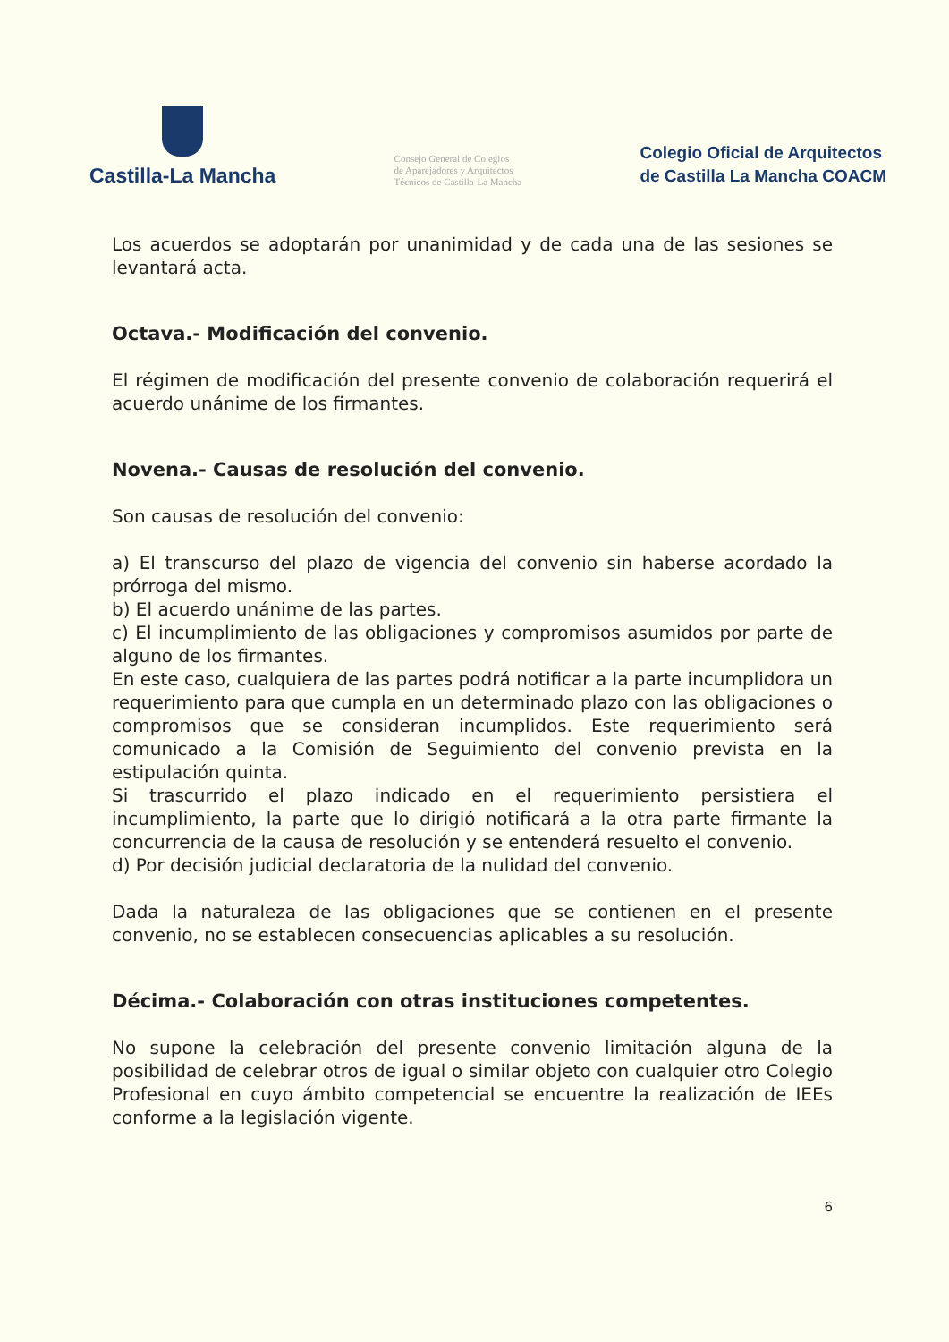Castilla-La Mancha
Consejo General de Colegios
de Aparejadores y Arquitectos
Técnicos de Castilla-La Mancha
Colegio Oficial de Arquitectos
de Castilla La Mancha COACM
Los acuerdos se adoptarán por unanimidad y de cada una de las sesiones se levantará acta.
Octava.- Modificación del convenio.
El régimen de modificación del presente convenio de colaboración requerirá el acuerdo unánime de los firmantes.
Novena.- Causas de resolución del convenio.
Son causas de resolución del convenio:
a) El transcurso del plazo de vigencia del convenio sin haberse acordado la prórroga del mismo.
b) El acuerdo unánime de las partes.
c) El incumplimiento de las obligaciones y compromisos asumidos por parte de alguno de los firmantes.
En este caso, cualquiera de las partes podrá notificar a la parte incumplidora un requerimiento para que cumpla en un determinado plazo con las obligaciones o compromisos que se consideran incumplidos. Este requerimiento será comunicado a la Comisión de Seguimiento del convenio prevista en la estipulación quinta.
Si trascurrido el plazo indicado en el requerimiento persistiera el incumplimiento, la parte que lo dirigió notificará a la otra parte firmante la concurrencia de la causa de resolución y se entenderá resuelto el convenio.
d) Por decisión judicial declaratoria de la nulidad del convenio.
Dada la naturaleza de las obligaciones que se contienen en el presente convenio, no se establecen consecuencias aplicables a su resolución.
Décima.- Colaboración con otras instituciones competentes.
No supone la celebración del presente convenio limitación alguna de la posibilidad de celebrar otros de igual o similar objeto con cualquier otro Colegio Profesional en cuyo ámbito competencial se encuentre la realización de IEEs conforme a la legislación vigente.
6